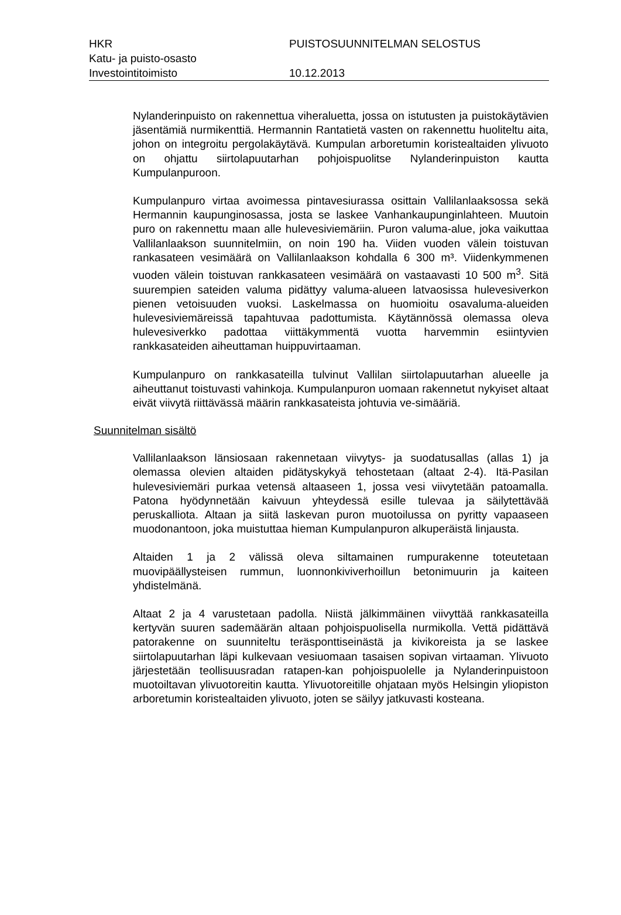HKR PUISTOSUUNNITELMAN SELOSTUS
Katu- ja puisto-osasto
Investointitoimisto 10.12.2013
Nylanderinpuisto on rakennettua viheraluetta, jossa on istutusten ja puistokäytävien jäsentämiä nurmikenttiä. Hermannin Rantatietä vasten on rakennettu huoliteltu aita, johon on integroitu pergolakäytävä. Kumpulan arboretumin koristealtaiden ylivuoto on ohjattu siirtolapuutarhan pohjoispuolitse Nylanderinpuiston kautta Kumpulanpuroon.
Kumpulanpuro virtaa avoimessa pintavesiurassa osittain Vallilanlaaksossa sekä Hermannin kaupunginosassa, josta se laskee Vanhankaupunginlahteen. Muutoin puro on rakennettu maan alle hulevesiviemäriin. Puron valuma-alue, joka vaikuttaa Vallilanlaakson suunnitelmiin, on noin 190 ha. Viiden vuoden välein toistuvan rankasateen vesimäärä on Vallilanlaakson kohdalla 6 300 m³. Viidenkymmenen vuoden välein toistuvan rankkasateen vesimäärä on vastaavasti 10 500 m<sup>3</sup>. Sitä suurempien sateiden valuma pidättyy valuma-alueen latvaosissa hulevesiverkon pienen vetoisuuden vuoksi. Laskelmassa on huomioitu osavaluma-alueiden hulevesiviemäreissä tapahtuvaa padottumista. Käytännössä olemassa oleva hulevesiverkko padottaa viittäkymmentä vuotta harvemmin esiintyvien rankkasateiden aiheuttaman huippuvirtaaman.
Kumpulanpuro on rankkasateilla tulvinut Vallilan siirtolapuutarhan alueelle ja aiheuttanut toistuvasti vahinkoja. Kumpulanpuron uomaan rakennetut nykyiset altaat eivät viivytä riittävässä määrin rankkasateista johtuvia ve-simääriä.
Suunnitelman sisältö
Vallilanlaakson länsiosaan rakennetaan viivytys- ja suodatusallas (allas 1) ja olemassa olevien altaiden pidätyskykyä tehostetaan (altaat 2-4). Itä-Pasilan hulevesiviemäri purkaa vetensä altaaseen 1, jossa vesi viivytetään patoamalla. Patona hyödynnetään kaivuun yhteydessä esille tulevaa ja säilytettävää peruskalliota. Altaan ja siitä laskevan puron muotoilussa on pyritty vapaaseen muodonantoon, joka muistuttaa hieman Kumpulanpuron alkuperäistä linjausta.
Altaiden 1 ja 2 välissä oleva siltamainen rumpurakenne toteutetaan muovipäällysteisen rummun, luonnonkiviverhoillun betonimuurin ja kaiteen yhdistelmänä.
Altaat 2 ja 4 varustetaan padolla. Niistä jälkimmäinen viivyttää rankkasateilla kertyvän suuren sademäärän altaan pohjoispuolisella nurmikolla. Vettä pidättävä patorakenne on suunniteltu teräsponttiseinästä ja kivikoreista ja se laskee siirtolapuutarhan läpi kulkevaan vesiuomaan tasaisen sopivan virtaaman. Ylivuoto järjestetään teollisuusradan ratapen-kan pohjoispuolelle ja Nylanderinpuistoon muotoiltavan ylivuotoreitin kautta. Ylivuotoreitille ohjataan myös Helsingin yliopiston arboretumin koristealtaiden ylivuoto, joten se säilyy jatkuvasti kosteana.